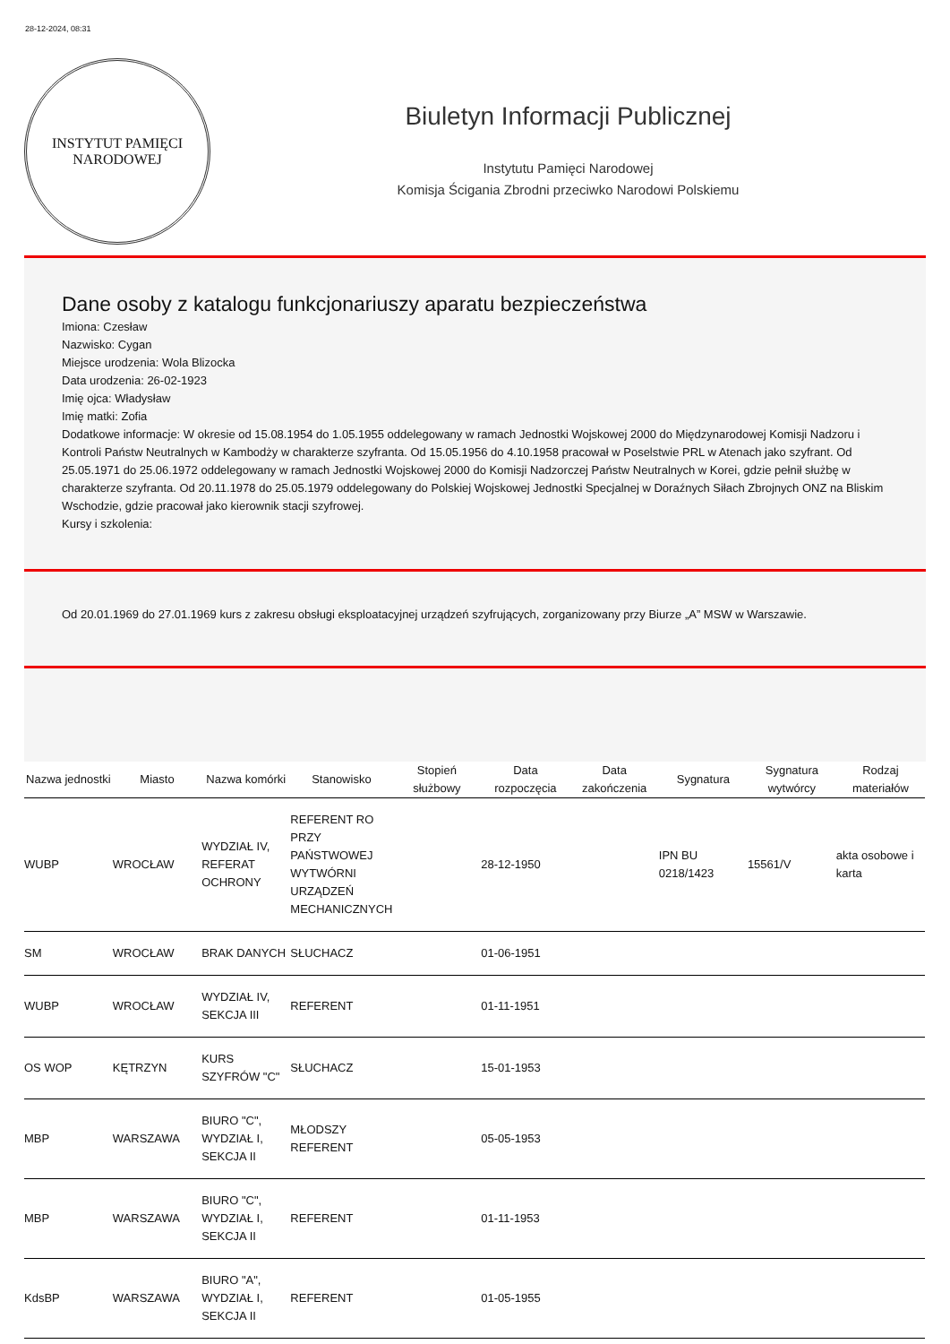28-12-2024, 08:31
INSTYTUT PAMIĘCI
NARODOWEJ
Biuletyn Informacji Publicznej
Instytutu Pamięci Narodowej
Komisja Ścigania Zbrodni przeciwko Narodowi Polskiemu
Dane osoby z katalogu funkcjonariuszy aparatu bezpieczeństwa
Imiona: Czesław
Nazwisko: Cygan
Miejsce urodzenia: Wola Blizocka
Data urodzenia: 26-02-1923
Imię ojca: Władysław
Imię matki: Zofia
Dodatkowe informacje: W okresie od 15.08.1954 do 1.05.1955 oddelegowany w ramach Jednostki Wojskowej 2000 do Międzynarodowej Komisji Nadzoru i Kontroli Państw Neutralnych w Kambodży w charakterze szyfranta. Od 15.05.1956 do 4.10.1958 pracował w Poselstwie PRL w Atenach jako szyfrant. Od 25.05.1971 do 25.06.1972 oddelegowany w ramach Jednostki Wojskowej 2000 do Komisji Nadzorczej Państw Neutralnych w Korei, gdzie pełnił służbę w charakterze szyfranta. Od 20.11.1978 do 25.05.1979 oddelegowany do Polskiej Wojskowej Jednostki Specjalnej w Doraźnych Siłach Zbrojnych ONZ na Bliskim Wschodzie, gdzie pracował jako kierownik stacji szyfrowej.
Kursy i szkolenia:
Od 20.01.1969 do 27.01.1969 kurs z zakresu obsługi eksploatacyjnej urządzeń szyfrujących, zorganizowany przy Biurze „A” MSW w Warszawie.
| Nazwa jednostki | Miasto | Nazwa komórki | Stanowisko | Stopień służbowy | Data rozpoczęcia | Data zakończenia | Sygnatura | Sygnatura wytwórcy | Rodzaj materiałów |
| --- | --- | --- | --- | --- | --- | --- | --- | --- | --- |
| WUBP | WROCŁAW | WYDZIAŁ IV, REFERAT OCHRONY | REFERENT RO PRZY PAŃSTWOWEJ WYTWÓRNI URZĄDZEŃ MECHANICZNYCH | | 28-12-1950 | | IPN BU 0218/1423 | 15561/V | akta osobowe i karta |
| SM | WROCŁAW | BRAK DANYCH | SŁUCHACZ | | 01-06-1951 | | | | |
| WUBP | WROCŁAW | WYDZIAŁ IV, SEKCJA III | REFERENT | | 01-11-1951 | | | | |
| OS WOP | KĘTRZYN | KURS SZYFRÓW "C" | SŁUCHACZ | | 15-01-1953 | | | | |
| MBP | WARSZAWA | BIURO "C", WYDZIAŁ I, SEKCJA II | MŁODSZY REFERENT | | 05-05-1953 | | | | |
| MBP | WARSZAWA | BIURO "C", WYDZIAŁ I, SEKCJA II | REFERENT | | 01-11-1953 | | | | |
| KdsBP | WARSZAWA | BIURO "A", WYDZIAŁ I, SEKCJA II | REFERENT | | 01-05-1955 | | | | |